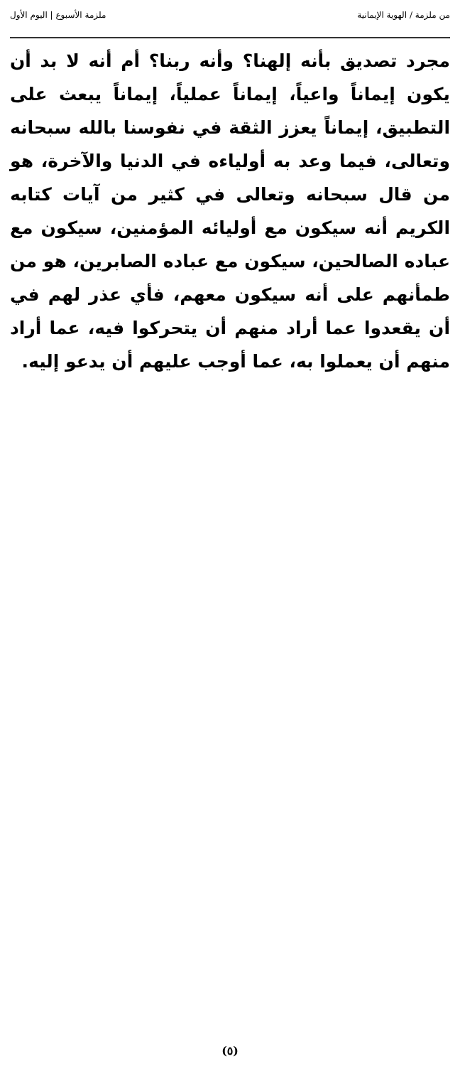من ملزمة / الهوية الإيمانية ملزمة الأسبوع | اليوم الأول
مجرد تصديق بأنه إلهنا؟ وأنه ربنا؟ أم أنه لا بد أن يكون إيماناً واعياً، إيماناً عملياً، إيماناً يبعث على التطبيق، إيماناً يعزز الثقة في نفوسنا بالله سبحانه وتعالى، فيما وعد به أولياءه في الدنيا والآخرة، هو من قال سبحانه وتعالى في كثير من آيات كتابه الكريم أنه سيكون مع أوليائه المؤمنين، سيكون مع عباده الصالحين، سيكون مع عباده الصابرين، هو من طمأنهم على أنه سيكون معهم، فأي عذر لهم في أن يقعدوا عما أراد منهم أن يتحركوا فيه، عما أراد منهم أن يعملوا به، عما أوجب عليهم أن يدعو إليه.
(٥)